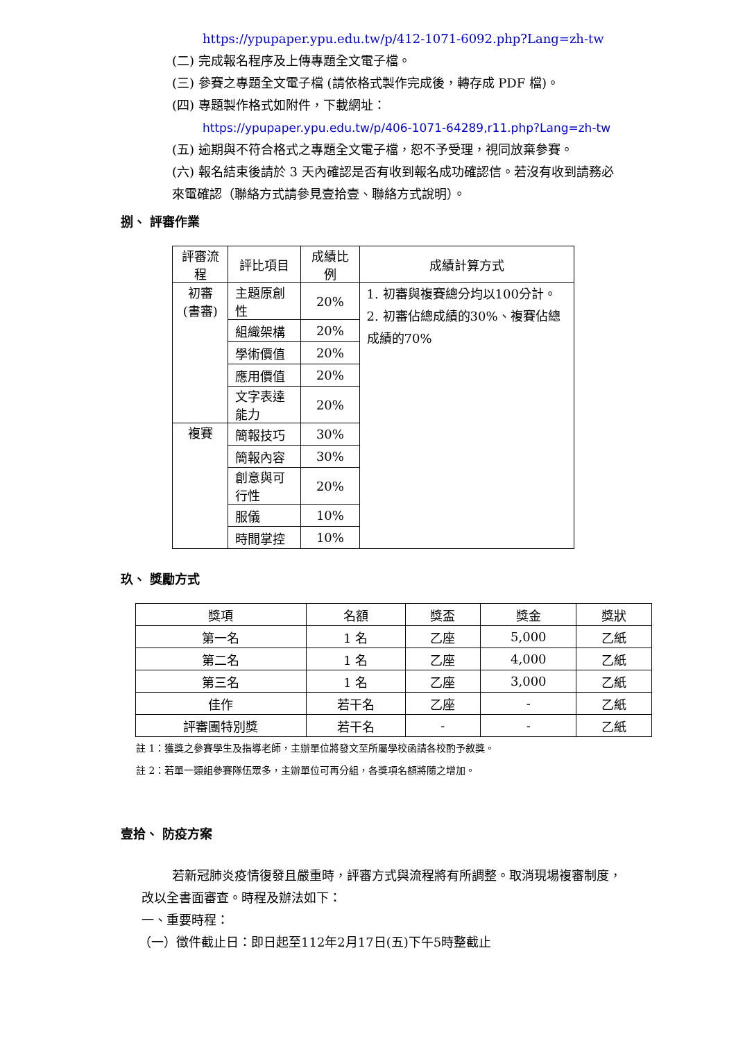https://ypupaper.ypu.edu.tw/p/412-1071-6092.php?Lang=zh-tw
(二) 完成報名程序及上傳專題全文電子檔。
(三) 參賽之專題全文電子檔 (請依格式製作完成後，轉存成 PDF 檔)。
(四) 專題製作格式如附件，下載網址：
https://ypupaper.ypu.edu.tw/p/406-1071-64289,r11.php?Lang=zh-tw
(五) 逾期與不符合格式之專題全文電子檔，恕不予受理，視同放棄參賽。
(六) 報名結束後請於 3 天內確認是否有收到報名成功確認信。若沒有收到請務必來電確認（聯絡方式請參見壹拾壹、聯絡方式說明）。
捌、 評審作業
| 評審流程 | 評比項目 | 成績比例 | 成績計算方式 |
| --- | --- | --- | --- |
| 初審 (書審) | 主題原創性 | 20% | 1. 初審與複賽總分均以100分計。 2. 初審佔總成績的30%、複賽佔總成績的70% |
| | 組織架構 | 20% | |
| | 學術價值 | 20% | |
| | 應用價值 | 20% | |
| | 文字表達能力 | 20% | |
| 複賽 | 簡報技巧 | 30% | |
| | 簡報內容 | 30% | |
| | 創意與可行性 | 20% | |
| | 服儀 | 10% | |
| | 時間掌控 | 10% | |
玖、 獎勵方式
| 獎項 | 名額 | 獎盃 | 獎金 | 獎狀 |
| --- | --- | --- | --- | --- |
| 第一名 | 1 名 | 乙座 | 5,000 | 乙紙 |
| 第二名 | 1 名 | 乙座 | 4,000 | 乙紙 |
| 第三名 | 1 名 | 乙座 | 3,000 | 乙紙 |
| 佳作 | 若干名 | 乙座 | - | 乙紙 |
| 評審團特別獎 | 若干名 | - | - | 乙紙 |
註 1：獲獎之參賽學生及指導老師，主辦單位將發文至所屬學校函請各校酌予敘獎。
註 2：若單一類組參賽隊伍眾多，主辦單位可再分組，各獎項名額將隨之增加。
壹拾、 防疫方案
若新冠肺炎疫情復發且嚴重時，評審方式與流程將有所調整。取消現場複審制度，改以全書面審查。時程及辦法如下：
一、重要時程：
（一）徵件截止日：即日起至112年2月17日(五)下午5時整截止